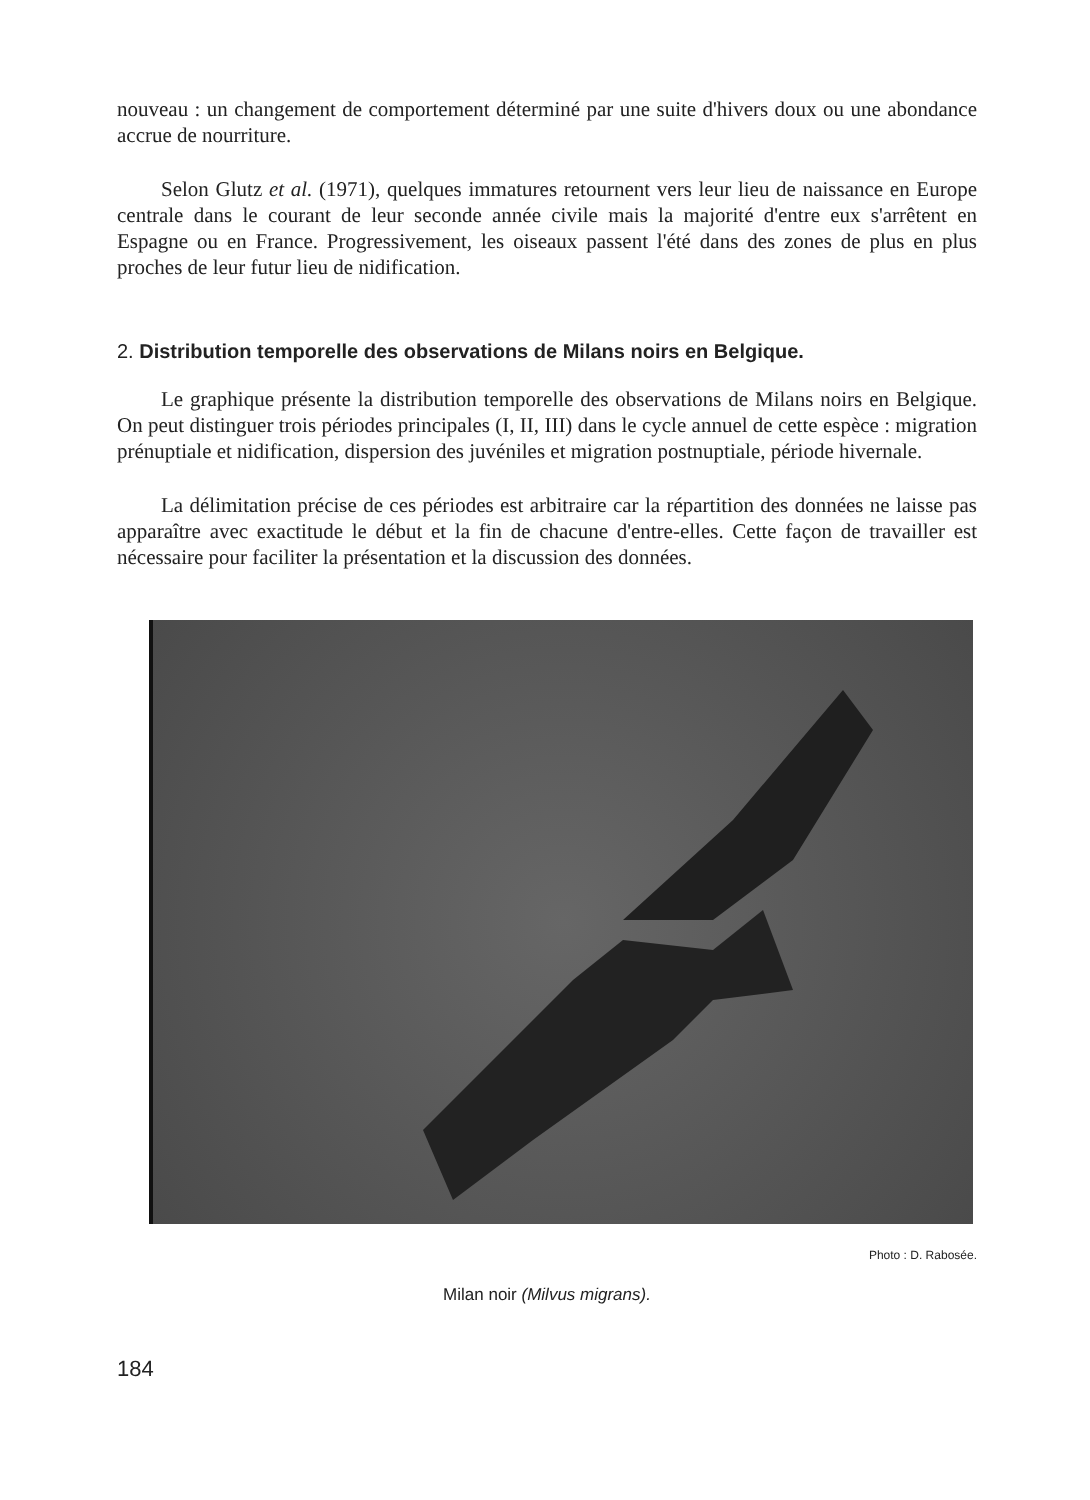nouveau : un changement de comportement déterminé par une suite d'hivers doux ou une abondance accrue de nourriture.
Selon Glutz et al. (1971), quelques immatures retournent vers leur lieu de naissance en Europe centrale dans le courant de leur seconde année civile mais la majorité d'entre eux s'arrêtent en Espagne ou en France. Progressivement, les oiseaux passent l'été dans des zones de plus en plus proches de leur futur lieu de nidification.
2. Distribution temporelle des observations de Milans noirs en Belgique.
Le graphique présente la distribution temporelle des observations de Milans noirs en Belgique. On peut distinguer trois périodes principales (I, II, III) dans le cycle annuel de cette espèce : migration prénuptiale et nidification, dispersion des juvéniles et migration postnuptiale, période hivernale.
La délimitation précise de ces périodes est arbitraire car la répartition des données ne laisse pas apparaître avec exactitude le début et la fin de chacune d'entre-elles. Cette façon de travailler est nécessaire pour faciliter la présentation et la discussion des données.
Photo : D. Rabosée.
Milan noir (Milvus migrans).
184